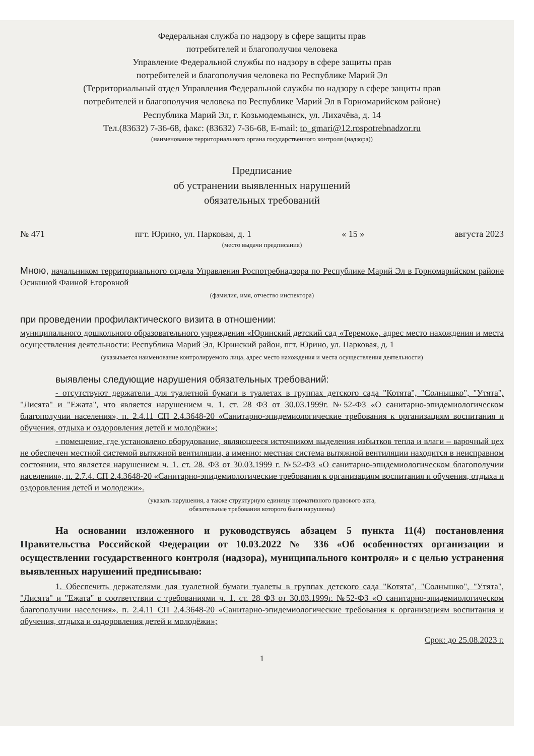Федеральная служба по надзору в сфере защиты прав
потребителей и благополучия человека
Управление Федеральной службы по надзору в сфере защиты прав
потребителей и благополучия человека по Республике Марий Эл
(Территориальный отдел Управления Федеральной службы по надзору в сфере защиты прав
потребителей и благополучия человека по Республике Марий Эл в Горномарийском районе)
Республика Марий Эл, г. Козьмодемьянск, ул. Лихачёва, д. 14
Тел.(83632) 7-36-68, факс: (83632) 7-36-68, E-mail: to_gmari@12.rospotrebnadzor.ru
(наименование территориального органа государственного контроля (надзора))
Предписание
об устранении выявленных нарушений
обязательных требований
№ 471 пгт. Юрино, ул. Парковая, д. 1 « 15 » августа 2023
(место выдачи предписания)
Мною, начальником территориального отдела Управления Роспотребнадзора по Республике Марий Эл в Горномарийском районе Осикиной Фаиной Егоровной
(фамилия, имя, отчество инспектора)
при проведении профилактического визита в отношении:
муниципального дошкольного образовательного учреждения «Юринский детский сад «Теремок», адрес место нахождения и места осуществления деятельности: Республика Марий Эл, Юринский район, пгт. Юрино, ул. Парковая, д. 1
(указывается наименование контролируемого лица, адрес место нахождения и места осуществления деятельности)
выявлены следующие нарушения обязательных требований:
- отсутствуют держатели для туалетной бумаги в туалетах в группах детского сада "Котята", "Солнышко", "Утята", "Лисята" и "Ежата", что является нарушением ч. 1. ст. 28 ФЗ от 30.03.1999г. №52-ФЗ «О санитарно-эпидемиологическом благополучии населения», п. 2.4.11 СП 2.4.3648-20 «Санитарно-эпидемиологические требования к организациям воспитания и обучения, отдыха и оздоровления детей и молодёжи»;
- помещение, где установлено оборудование, являющееся источником выделения избытков тепла и влаги – варочный цех не обеспечен местной системой вытяжной вентиляции, а именно: местная система вытяжной вентиляции находится в неисправном состоянии, что является нарушением ч. 1. ст. 28. ФЗ от 30.03.1999 г. №52-ФЗ «О санитарно-эпидемиологическом благополучии населения», п. 2.7.4. СП 2.4.3648-20 «Санитарно-эпидемиологические требования к организациям воспитания и обучения, отдыха и оздоровления детей и молодежи».
(указать нарушения, а также структурную единицу нормативного правового акта,
обязательные требования которого были нарушены)
На основании изложенного и руководствуясь абзацем 5 пункта 11(4) постановления Правительства Российской Федерации от 10.03.2022 № 336 «Об особенностях организации и осуществлении государственного контроля (надзора), муниципального контроля» и с целью устранения выявленных нарушений предписываю:
1. Обеспечить держателями для туалетной бумаги туалеты в группах детского сада "Котята", "Солнышко", "Утята", "Лисята" и "Ежата" в соответствии с требованиями ч. 1. ст. 28 ФЗ от 30.03.1999г. №52-ФЗ «О санитарно-эпидемиологическом благополучии населения», п. 2.4.11 СП 2.4.3648-20 «Санитарно-эпидемиологические требования к организациям воспитания и обучения, отдыха и оздоровления детей и молодёжи»;
Срок: до 25.08.2023 г.
1